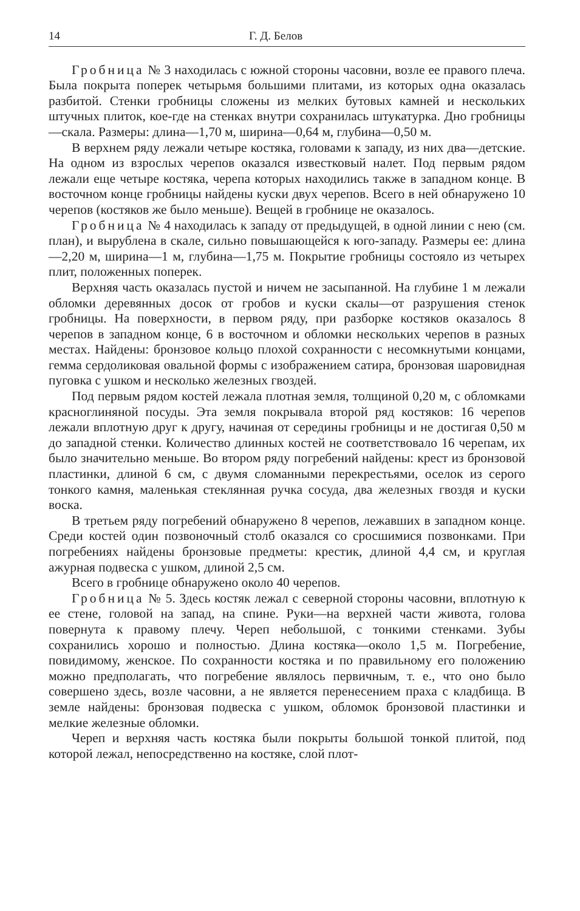14 Г. Д. Белов
Гробница № 3 находилась с южной стороны часовни, возле ее правого плеча. Была покрыта поперек четырьмя большими плитами, из которых одна оказалась разбитой. Стенки гробницы сложены из мелких бутовых камней и нескольких штучных плиток, кое-где на стенках внутри сохранилась штукатурка. Дно гробницы—скала. Размеры: длина—1,70 м, ширина—0,64 м, глубина—0,50 м.
В верхнем ряду лежали четыре костяка, головами к западу, из них два—детские. На одном из взрослых черепов оказался известковый налет. Под первым рядом лежали еще четыре костяка, черепа которых находились также в западном конце. В восточном конце гробницы найдены куски двух черепов. Всего в ней обнаружено 10 черепов (костяков же было меньше). Вещей в гробнице не оказалось.
Гробница № 4 находилась к западу от предыдущей, в одной линии с нею (см. план), и вырублена в скале, сильно повышающейся к юго-западу. Размеры ее: длина—2,20 м, ширина—1 м, глубина—1,75 м. Покрытие гробницы состояло из четырех плит, положенных поперек.
Верхняя часть оказалась пустой и ничем не засыпанной. На глубине 1 м лежали обломки деревянных досок от гробов и куски скалы—от разрушения стенок гробницы. На поверхности, в первом ряду, при разборке костяков оказалось 8 черепов в западном конце, 6 в восточном и обломки нескольких черепов в разных местах. Найдены: бронзовое кольцо плохой сохранности с несомкнутыми концами, гемма сердоликовая овальной формы с изображением сатира, бронзовая шаровидная пуговка с ушком и несколько железных гвоздей.
Под первым рядом костей лежала плотная земля, толщиной 0,20 м, с обломками красноглиняной посуды. Эта земля покрывала второй ряд костяков: 16 черепов лежали вплотную друг к другу, начиная от середины гробницы и не достигая 0,50 м до западной стенки. Количество длинных костей не соответствовало 16 черепам, их было значительно меньше. Во втором ряду погребений найдены: крест из бронзовой пластинки, длиной 6 см, с двумя сломанными перекрестьями, оселок из серого тонкого камня, маленькая стеклянная ручка сосуда, два железных гвоздя и куски воска.
В третьем ряду погребений обнаружено 8 черепов, лежавших в западном конце. Среди костей один позвоночный столб оказался со сросшимися позвонками. При погребениях найдены бронзовые предметы: крестик, длиной 4,4 см, и круглая ажурная подвеска с ушком, длиной 2,5 см.
Всего в гробнице обнаружено около 40 черепов.
Гробница № 5. Здесь костяк лежал с северной стороны часовни, вплотную к ее стене, головой на запад, на спине. Руки—на верхней части живота, голова повернута к правому плечу. Череп небольшой, с тонкими стенками. Зубы сохранились хорошо и полностью. Длина костяка—около 1,5 м. Погребение, повидимому, женское. По сохранности костяка и по правильному его положению можно предполагать, что погребение являлось первичным, т. е., что оно было совершено здесь, возле часовни, а не является перенесением праха с кладбища. В земле найдены: бронзовая подвеска с ушком, обломок бронзовой пластинки и мелкие железные обломки.
Череп и верхняя часть костяка были покрыты большой тонкой плитой, под которой лежал, непосредственно на костяке, слой плот-